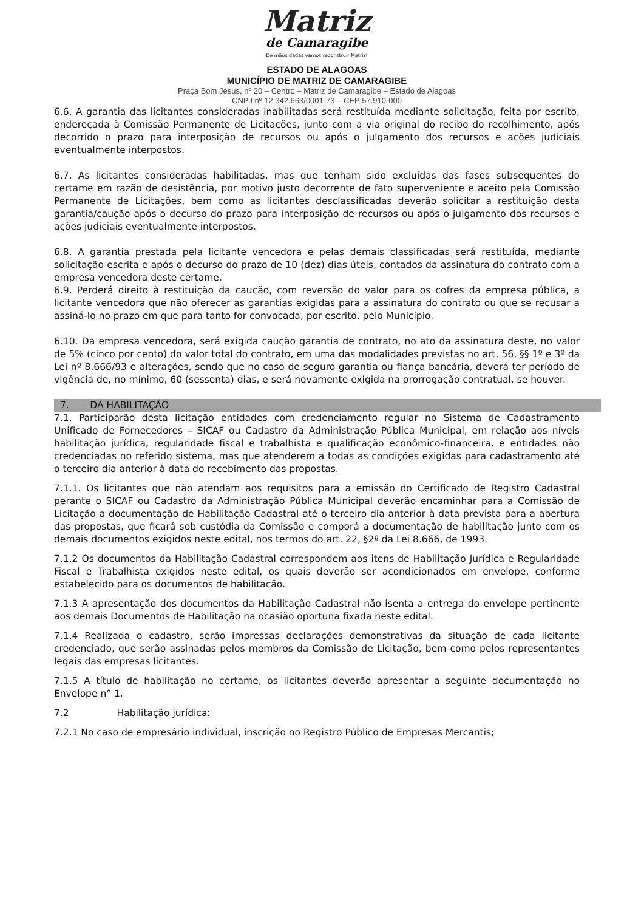Matriz
de Camaragibe
De mãos dadas vamos reconstruir Matriz!
ESTADO DE ALAGOAS
MUNICÍPIO DE MATRIZ DE CAMARAGIBE
Praça Bom Jesus, nº 20 – Centro – Matriz de Camaragibe – Estado de Alagoas
CNPJ nº 12.342.663/0001-73 – CEP 57.910-000
6.6. A garantia das licitantes consideradas inabilitadas será restituída mediante solicitação, feita por escrito, endereçada à Comissão Permanente de Licitações, junto com a via original do recibo do recolhimento, após decorrido o prazo para interposição de recursos ou após o julgamento dos recursos e ações judiciais eventualmente interpostos.
6.7. As licitantes consideradas habilitadas, mas que tenham sido excluídas das fases subsequentes do certame em razão de desistência, por motivo justo decorrente de fato superveniente e aceito pela Comissão Permanente de Licitações, bem como as licitantes desclassificadas deverão solicitar a restituição desta garantia/caução após o decurso do prazo para interposição de recursos ou após o julgamento dos recursos e ações judiciais eventualmente interpostos.
6.8. A garantia prestada pela licitante vencedora e pelas demais classificadas será restituída, mediante solicitação escrita e após o decurso do prazo de 10 (dez) dias úteis, contados da assinatura do contrato com a empresa vencedora deste certame.
6.9. Perderá direito à restituição da caução, com reversão do valor para os cofres da empresa pública, a licitante vencedora que não oferecer as garantias exigidas para a assinatura do contrato ou que se recusar a assiná-lo no prazo em que para tanto for convocada, por escrito, pelo Município.
6.10. Da empresa vencedora, será exigida caução garantia de contrato, no ato da assinatura deste, no valor de 5% (cinco por cento) do valor total do contrato, em uma das modalidades previstas no art. 56, §§ 1º e 3º da Lei nº 8.666/93 e alterações, sendo que no caso de seguro garantia ou fiança bancária, deverá ter período de vigência de, no mínimo, 60 (sessenta) dias, e será novamente exigida na prorrogação contratual, se houver.
7. DA HABILITAÇÃO
7.1. Participarão desta licitação entidades com credenciamento regular no Sistema de Cadastramento Unificado de Fornecedores – SICAF ou Cadastro da Administração Pública Municipal, em relação aos níveis habilitação jurídica, regularidade fiscal e trabalhista e qualificação econômico-financeira, e entidades não credenciadas no referido sistema, mas que atenderem a todas as condições exigidas para cadastramento até o terceiro dia anterior à data do recebimento das propostas.
7.1.1. Os licitantes que não atendam aos requisitos para a emissão do Certificado de Registro Cadastral perante o SICAF ou Cadastro da Administração Pública Municipal deverão encaminhar para a Comissão de Licitação a documentação de Habilitação Cadastral até o terceiro dia anterior à data prevista para a abertura das propostas, que ficará sob custódia da Comissão e comporá a documentação de habilitação junto com os demais documentos exigidos neste edital, nos termos do art. 22, §2º da Lei 8.666, de 1993.
7.1.2 Os documentos da Habilitação Cadastral correspondem aos itens de Habilitação Jurídica e Regularidade Fiscal e Trabalhista exigidos neste edital, os quais deverão ser acondicionados em envelope, conforme estabelecido para os documentos de habilitação.
7.1.3 A apresentação dos documentos da Habilitação Cadastral não isenta a entrega do envelope pertinente aos demais Documentos de Habilitação na ocasião oportuna fixada neste edital.
7.1.4 Realizada o cadastro, serão impressas declarações demonstrativas da situação de cada licitante credenciado, que serão assinadas pelos membros da Comissão de Licitação, bem como pelos representantes legais das empresas licitantes.
7.1.5 A título de habilitação no certame, os licitantes deverão apresentar a seguinte documentação no Envelope n° 1.
7.2 Habilitação jurídica:
7.2.1 No caso de empresário individual, inscrição no Registro Público de Empresas Mercantis;